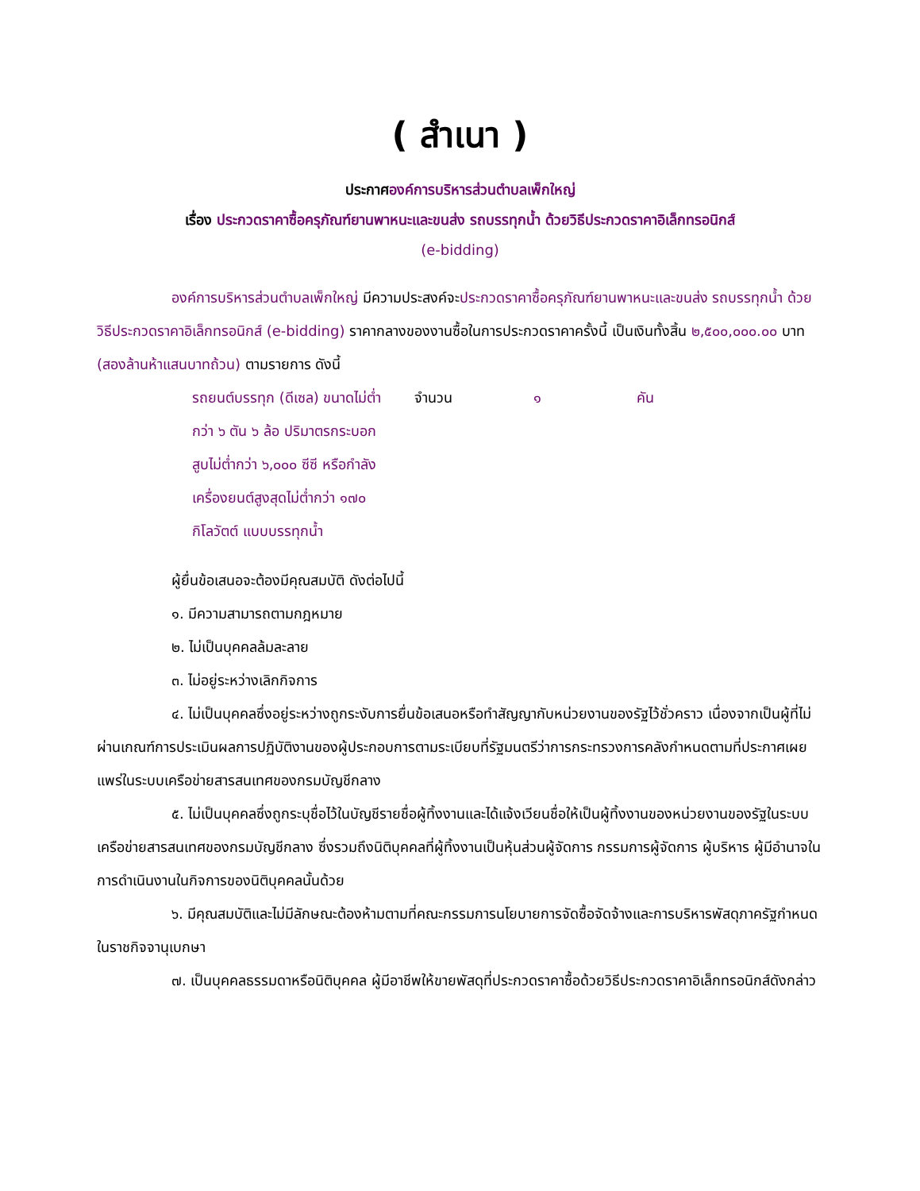( สำเนา )
ประกาศองค์การบริหารส่วนตำบลเพ็กใหญ่
เรื่อง ประกวดราคาซื้อครุภัณฑ์ยานพาหนะและขนส่ง รถบรรทุกน้ำ ด้วยวิธีประกวดราคาอิเล็กทรอนิกส์
(e-bidding)
องค์การบริหารส่วนตำบลเพ็กใหญ่ มีความประสงค์จะประกวดราคาซื้อครุภัณฑ์ยานพาหนะและขนส่ง รถบรรทุกน้ำ ด้วยวิธีประกวดราคาอิเล็กทรอนิกส์ (e-bidding) ราคากลางของงานซื้อในการประกวดราคาครั้งนี้ เป็นเงินทั้งสิ้น ๒,๕๐๐,๐๐๐.๐๐ บาท (สองล้านห้าแสนบาทถ้วน) ตามรายการ ดังนี้
รถยนต์บรรทุก (ดีเซล) ขนาดไม่ต่ำ จำนวน ๑ คัน
กว่า ๖ ตัน ๖ ล้อ ปริมาตรกระบอก
สูบไม่ต่ำกว่า ๖,๐๐๐ ซีซี หรือกำลัง
เครื่องยนต์สูงสุดไม่ต่ำกว่า ๑๗๐
กิโลวัตต์ แบบบรรทุกน้ำ
ผู้ยื่นข้อเสนอจะต้องมีคุณสมบัติ ดังต่อไปนี้
๑. มีความสามารถตามกฎหมาย
๒. ไม่เป็นบุคคลล้มละลาย
๓. ไม่อยู่ระหว่างเลิกกิจการ
๔. ไม่เป็นบุคคลซึ่งอยู่ระหว่างถูกระงับการยื่นข้อเสนอหรือทำสัญญากับหน่วยงานของรัฐไว้ชั่วคราว เนื่องจากเป็นผู้ที่ไม่ผ่านเกณฑ์การประเมินผลการปฏิบัติงานของผู้ประกอบการตามระเบียบที่รัฐมนตรีว่าการกระทรวงการคลังกำหนดตามที่ประกาศเผยแพร่ในระบบเครือข่ายสารสนเทศของกรมบัญชีกลาง
๕. ไม่เป็นบุคคลซึ่งถูกระบุชื่อไว้ในบัญชีรายชื่อผู้ทิ้งงานและได้แจ้งเวียนชื่อให้เป็นผู้ทิ้งงานของหน่วยงานของรัฐในระบบเครือข่ายสารสนเทศของกรมบัญชีกลาง ซึ่งรวมถึงนิติบุคคลที่ผู้ทิ้งงานเป็นหุ้นส่วนผู้จัดการ กรรมการผู้จัดการ ผู้บริหาร ผู้มีอำนาจในการดำเนินงานในกิจการของนิติบุคคลนั้นด้วย
๖. มีคุณสมบัติและไม่มีลักษณะต้องห้ามตามที่คณะกรรมการนโยบายการจัดซื้อจัดจ้างและการบริหารพัสดุภาครัฐกำหนดในราชกิจจานุเบกษา
๗. เป็นบุคคลธรรมดาหรือนิติบุคคล ผู้มีอาชีพให้ขายพัสดุที่ประกวดราคาซื้อด้วยวิธีประกวดราคาอิเล็กทรอนิกส์ดังกล่าว